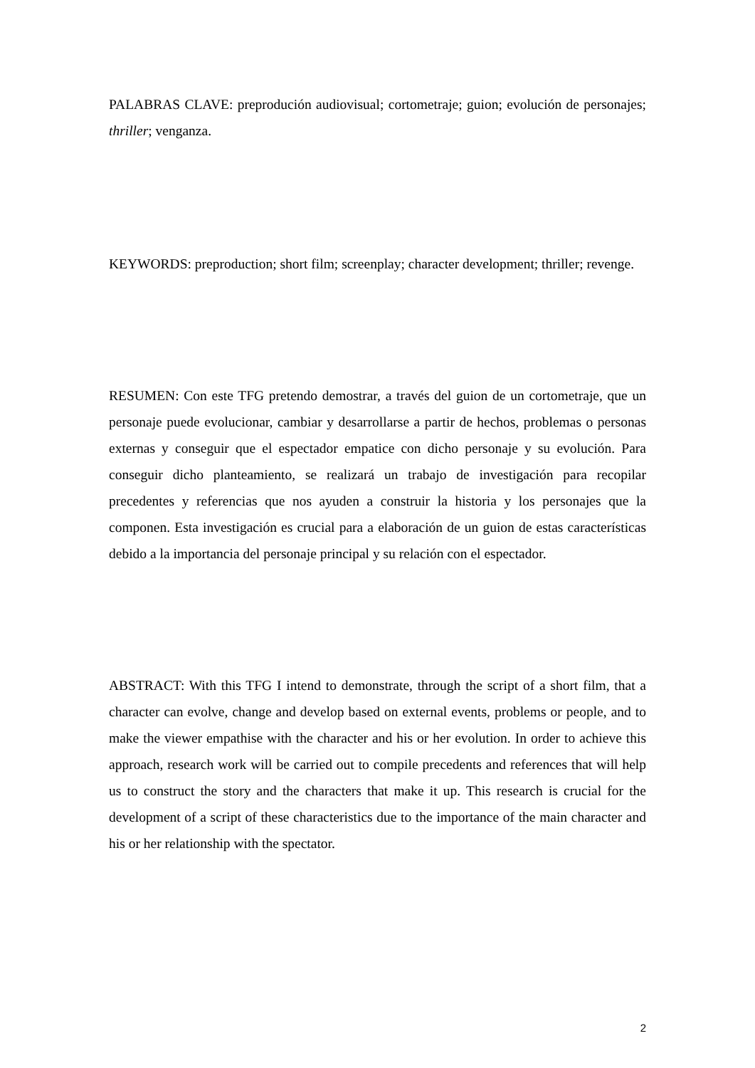PALABRAS CLAVE: preprodución audiovisual; cortometraje; guion; evolución de personajes; thriller; venganza.
KEYWORDS: preproduction; short film; screenplay; character development; thriller; revenge.
RESUMEN: Con este TFG pretendo demostrar, a través del guion de un cortometraje, que un personaje puede evolucionar, cambiar y desarrollarse a partir de hechos, problemas o personas externas y conseguir que el espectador empatice con dicho personaje y su evolución. Para conseguir dicho planteamiento, se realizará un trabajo de investigación para recopilar precedentes y referencias que nos ayuden a construir la historia y los personajes que la componen. Esta investigación es crucial para a elaboración de un guion de estas características debido a la importancia del personaje principal y su relación con el espectador.
ABSTRACT: With this TFG I intend to demonstrate, through the script of a short film, that a character can evolve, change and develop based on external events, problems or people, and to make the viewer empathise with the character and his or her evolution. In order to achieve this approach, research work will be carried out to compile precedents and references that will help us to construct the story and the characters that make it up. This research is crucial for the development of a script of these characteristics due to the importance of the main character and his or her relationship with the spectator.
2